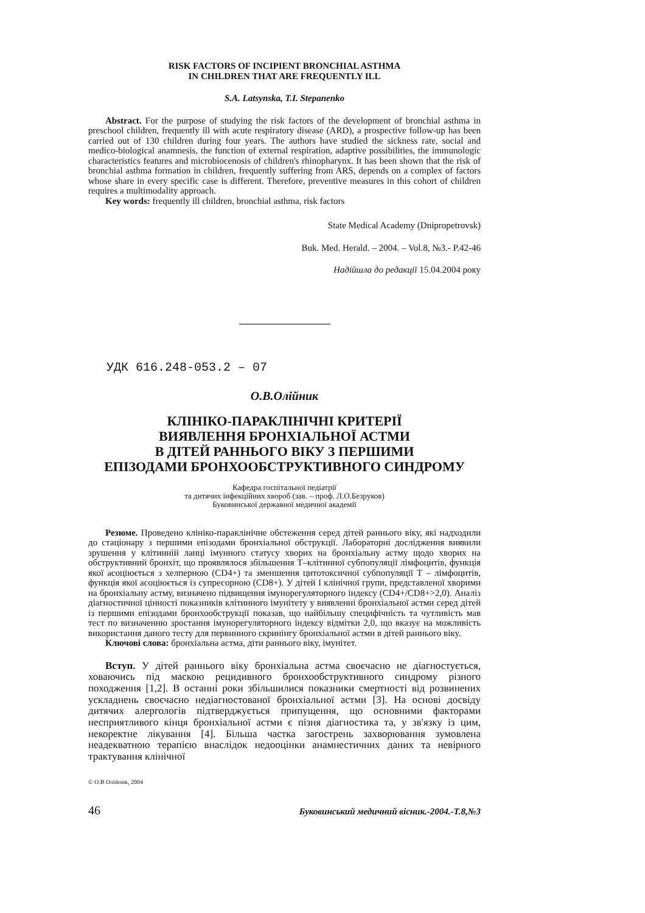RISK FACTORS OF INCIPIENT BRONCHIAL ASTHMA
IN CHILDREN THAT ARE FREQUENTLY ILL
S.A. Latsynska, T.I. Stepanenko
Abstract. For the purpose of studying the risk factors of the development of bronchial asthma in preschool children, frequently ill with acute respiratory disease (ARD), a prospective follow-up has been carried out of 130 children during four years. The authors have studied the sickness rate, social and medico-biological anamnesis, the function of external respiration, adaptive possibilities, the immunologic characteristics features and microbiocenosis of children's rhinopharynx. It has been shown that the risk of bronchial asthma formation in children, frequently suffering from ARS, depends on a complex of factors whose share in every specific case is different. Therefore, preventive measures in this cohort of children requires a multimodality approach.
Key words: frequently ill children, bronchial asthma, risk factors
State Medical Academy (Dnipropetrovsk)
Buk. Med. Herald. – 2004. – Vol.8, №3.- P.42-46
Надійшла до редакції 15.04.2004 року
УДК 616.248-053.2 – 07
О.В.Олійник
КЛІНІКО-ПАРАКЛІНІЧНІ КРИТЕРІЇ
ВИЯВЛЕННЯ БРОНХІАЛЬНОЇ АСТМИ
В ДІТЕЙ РАННЬОГО ВІКУ З ПЕРШИМИ
ЕПІЗОДАМИ БРОНХООБСТРУКТИВНОГО СИНДРОМУ
Кафедра госпітальної педіатрії
та дитячих інфекційних хвороб (зав. – проф. Л.О.Безруков)
Буковинської державної медичної академії
Резюме. Проведено клініко-параклінічне обстеження серед дітей раннього віку, які надходили до стаціонару з першими епізодами бронхіальної обструкції. Лабораторні дослідження виявили зрушення у клітинній ланці імунного статусу хворих на бронхіальну астму щодо хворих на обструктивний бронхіт, що проявлялося збільшення Т–клітинної субпопуляції лімфоцитів, функція якої асоціюється з хелперною (CD4+) та зменшення цитотоксичної субпопуляції Т – лімфоцитів, функція якої асоціюється із супресорною (CD8+). У дітей І клінічної групи, представленої хворими на бронхіальну астму, визначено підвищення імунорегуляторного індексу (CD4+/CD8+>2,0). Аналіз діагностичної цінності показників клітинного імунітету у виявленні бронхіальної астми серед дітей із першими епізодами бронхообструкції показав, що найбільшу специфічність та чутливість мав тест по визначенню зростання імунорегуляторного індексу відмітки 2,0, що вказує на можливість використання даного тесту для первинного скринінгу бронхіальної астми в дітей раннього віку.
Ключові слова: бронхіальна астма, діти раннього віку, імунітет.
Вступ. У дітей раннього віку бронхіальна астма своєчасно не діагностується, ховаючись під маскою рецидивного бронхообструктивного синдрому різного походження [1,2]. В останні роки збільшилися показники смертності від розвинених ускладнень своєчасно недіагностованої бронхіальної астми [3]. На основі досвіду дитячих алергологів підтверджується припущення, що основними факторами несприятливого кінця бронхіальної астми є пізня діагностика та, у зв'язку із цим, некоректне лікування [4]. Більша частка загострень захворювання зумовлена неадекватною терапією внаслідок недооцінки анамнестичних даних та невірного трактування клінічної
© О.В Олійник, 2004
46 Буковинський медичний вісник.-2004.-Т.8,№3